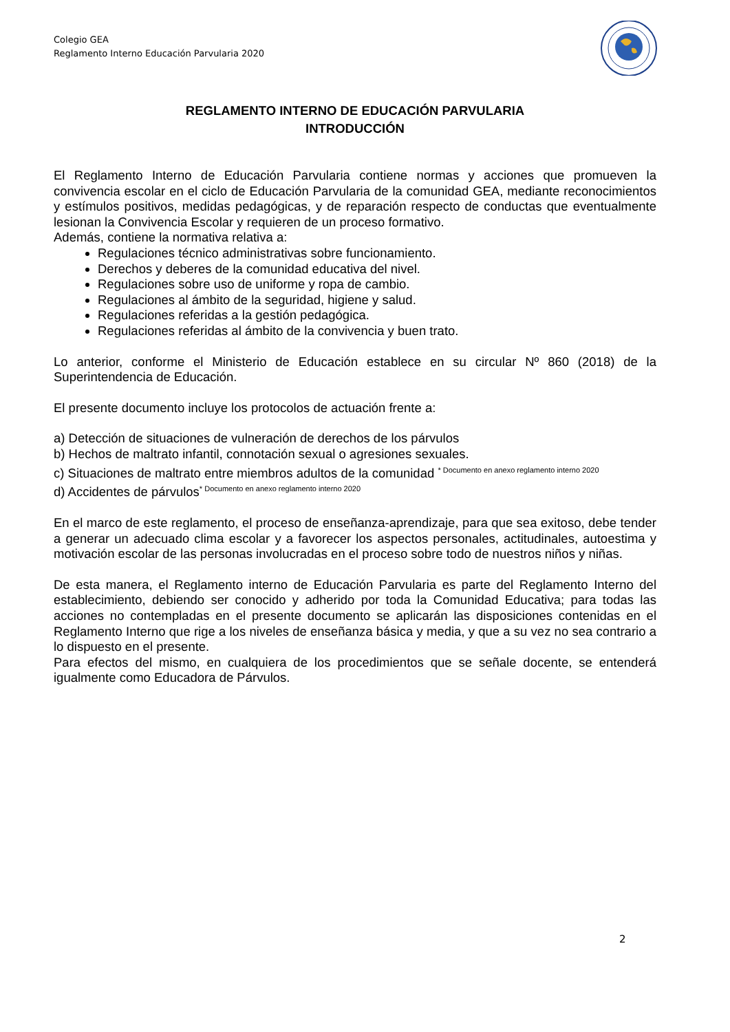Colegio GEA
Reglamento Interno Educación Parvularia 2020
REGLAMENTO INTERNO DE EDUCACIÓN PARVULARIA
INTRODUCCIÓN
El Reglamento Interno de Educación Parvularia contiene normas y acciones que promueven la convivencia escolar en el ciclo de Educación Parvularia de la comunidad GEA, mediante reconocimientos y estímulos positivos, medidas pedagógicas, y de reparación respecto de conductas que eventualmente lesionan la Convivencia Escolar y requieren de un proceso formativo.
Además, contiene la normativa relativa a:
Regulaciones técnico administrativas sobre funcionamiento.
Derechos y deberes de la comunidad educativa del nivel.
Regulaciones sobre uso de uniforme y ropa de cambio.
Regulaciones al ámbito de la seguridad, higiene y salud.
Regulaciones referidas a la gestión pedagógica.
Regulaciones referidas al ámbito de la convivencia y buen trato.
Lo anterior, conforme el Ministerio de Educación establece en su circular Nº 860 (2018) de la Superintendencia de Educación.
El presente documento incluye los protocolos de actuación frente a:
a) Detección de situaciones de vulneración de derechos de los párvulos
b) Hechos de maltrato infantil, connotación sexual o agresiones sexuales.
c) Situaciones de maltrato entre miembros adultos de la comunidad <sup>* Documento en anexo reglamento interno 2020</sup>
d) Accidentes de párvulos<sup>* Documento en anexo reglamento interno 2020</sup>
En el marco de este reglamento, el proceso de enseñanza-aprendizaje, para que sea exitoso, debe tender a generar un adecuado clima escolar y a favorecer los aspectos personales, actitudinales, autoestima y motivación escolar de las personas involucradas en el proceso sobre todo de nuestros niños y niñas.
De esta manera, el Reglamento interno de Educación Parvularia es parte del Reglamento Interno del establecimiento, debiendo ser conocido y adherido por toda la Comunidad Educativa; para todas las acciones no contempladas en el presente documento se aplicarán las disposiciones contenidas en el Reglamento Interno que rige a los niveles de enseñanza básica y media, y que a su vez no sea contrario a lo dispuesto en el presente.
Para efectos del mismo, en cualquiera de los procedimientos que se señale docente, se entenderá igualmente como Educadora de Párvulos.
2